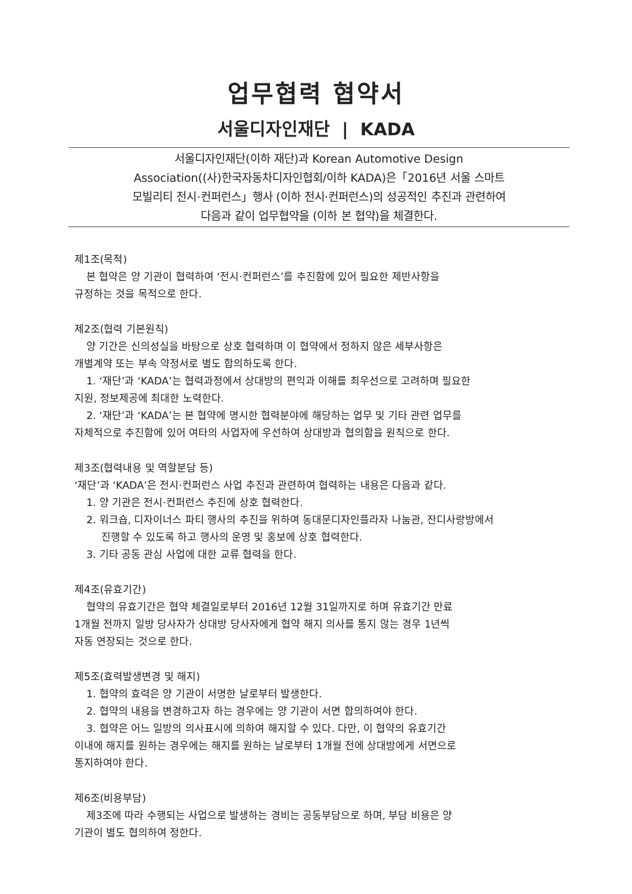업무협력 협약서
서울디자인재단 | KADA
서울디자인재단(이하 재단)과 Korean Automotive Design
Association((사)한국자동차디자인협회/이하 KADA)은「2016년 서울 스마트
모빌리티 전시·컨퍼런스」행사 (이하 전시·컨퍼런스)의 성공적인 추진과 관련하여
다음과 같이 업무협약을 (이하 본 협약)을 체결한다.
제1조(목적)
본 협약은 양 기관이 협력하여 ‘전시·컨퍼런스’를 추진함에 있어 필요한 제반사항을
규정하는 것을 목적으로 한다.
제2조(협력 기본원칙)
양 기간은 신의성실을 바탕으로 상호 협력하며 이 협약에서 정하지 않은 세부사항은
개별계약 또는 부속 약정서로 별도 합의하도록 한다.
1. ‘재단’과 ‘KADA’는 협력과정에서 상대방의 편익과 이해를 최우선으로 고려하며 필요한
지원, 정보제공에 최대한 노력한다.
2. ‘재단’과 ‘KADA’는 본 협약에 명시한 협력분야에 해당하는 업무 및 기타 관련 업무를
자체적으로 추진함에 있어 여타의 사업자에 우선하여 상대방과 협의함을 원칙으로 한다.
제3조(협력내용 및 역할분담 등)
‘재단’과 ‘KADA’은 전시·컨퍼런스 사업 추진과 관련하여 협력하는 내용은 다음과 같다.
1. 양 기관은 전시·컨퍼런스 추진에 상호 협력한다.
2. 워크숍, 디자이너스 파티 행사의 추진을 위하여 동대문디자인플라자 나눔관, 잔디사랑방에서
진행할 수 있도록 하고 행사의 운영 및 홍보에 상호 협력한다.
3. 기타 공동 관심 사업에 대한 교류 협력을 한다.
제4조(유효기간)
협약의 유효기간은 협약 체결일로부터 2016년 12월 31일까지로 하며 유효기간 만료
1개월 전까지 일방 당사자가 상대방 당사자에게 협약 해지 의사를 통지 않는 경우 1년씩
자동 연장되는 것으로 한다.
제5조(효력발생변경 및 해지)
1. 협약의 효력은 양 기관이 서명한 날로부터 발생한다.
2. 협약의 내용을 변경하고자 하는 경우에는 양 기관이 서면 합의하여야 한다.
3. 협약은 어느 일방의 의사표시에 의하여 해지할 수 있다. 다만, 이 협약의 유효기간
이내에 해지를 원하는 경우에는 해지를 원하는 날로부터 1개월 전에 상대방에게 서면으로
통지하여야 한다.
제6조(비용부담)
제3조에 따라 수행되는 사업으로 발생하는 경비는 공동부담으로 하며, 부담 비용은 양
기관이 별도 협의하여 정한다.